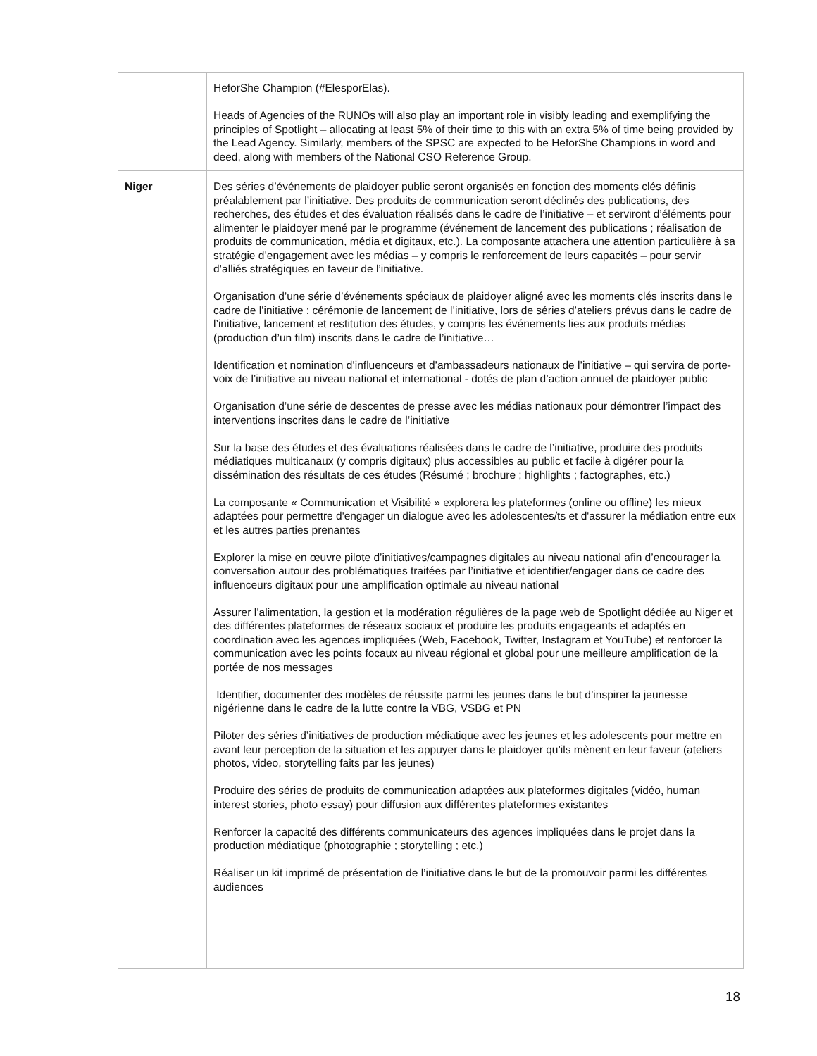| | HeforShe Champion (#ElesporElas). Heads of Agencies of the RUNOs will also play an important role in visibly leading and exemplifying the principles of Spotlight – allocating at least 5% of their time to this with an extra 5% of time being provided by the Lead Agency. Similarly, members of the SPSC are expected to be HeforShe Champions in word and deed, along with members of the National CSO Reference Group. |
| Niger | Des séries d’événements de plaidoyer public seront organisés en fonction des moments clés définis préalablement par l’initiative. Des produits de communication seront déclinés des publications, des recherches, des études et des évaluation réalisés dans le cadre de l’initiative – et serviront d’éléments pour alimenter le plaidoyer mené par le programme (événement de lancement des publications ; réalisation de produits de communication, média et digitaux, etc.). La composante attachera une attention particulière à sa stratégie d’engagement avec les médias – y compris le renforcement de leurs capacités – pour servir d’alliés stratégiques en faveur de l’initiative. Organisation d’une série d’événements spéciaux de plaidoyer aligné avec les moments clés inscrits dans le cadre de l’initiative : cérémonie de lancement de l’initiative, lors de séries d’ateliers prévus dans le cadre de l’initiative, lancement et restitution des études, y compris les événements lies aux produits médias (production d’un film) inscrits dans le cadre de l’initiative… Identification et nomination d’influenceurs et d’ambassadeurs nationaux de l’initiative – qui servira de porte-voix de l’initiative au niveau national et international - dotés de plan d’action annuel de plaidoyer public Organisation d’une série de descentes de presse avec les médias nationaux pour démontrer l’impact des interventions inscrites dans le cadre de l’initiative Sur la base des études et des évaluations réalisées dans le cadre de l’initiative, produire des produits médiatiques multicanaux (y compris digitaux) plus accessibles au public et facile à digérer pour la dissémination des résultats de ces études (Résumé ; brochure ; highlights ; factographes, etc.) La composante « Communication et Visibilité » explorera les plateformes (online ou offline) les mieux adaptées pour permettre d'engager un dialogue avec les adolescentes/ts et d'assurer la médiation entre eux et les autres parties prenantes Explorer la mise en œuvre pilote d’initiatives/campagnes digitales au niveau national afin d’encourager la conversation autour des problématiques traitées par l’initiative et identifier/engager dans ce cadre des influenceurs digitaux pour une amplification optimale au niveau national Assurer l’alimentation, la gestion et la modération régulières de la page web de Spotlight dédiée au Niger et des différentes plateformes de réseaux sociaux et produire les produits engageants et adaptés en coordination avec les agences impliquées (Web, Facebook, Twitter, Instagram et YouTube) et renforcer la communication avec les points focaux au niveau régional et global pour une meilleure amplification de la portée de nos messages Identifier, documenter des modèles de réussite parmi les jeunes dans le but d’inspirer la jeunesse nigérienne dans le cadre de la lutte contre la VBG, VSBG et PN Piloter des séries d’initiatives de production médiatique avec les jeunes et les adolescents pour mettre en avant leur perception de la situation et les appuyer dans le plaidoyer qu’ils mènent en leur faveur (ateliers photos, video, storytelling faits par les jeunes) Produire des séries de produits de communication adaptées aux plateformes digitales (vidéo, human interest stories, photo essay) pour diffusion aux différentes plateformes existantes Renforcer la capacité des différents communicateurs des agences impliquées dans le projet dans la production médiatique (photographie ; storytelling ; etc.) Réaliser un kit imprimé de présentation de l’initiative dans le but de la promouvoir parmi les différentes audiences |
18